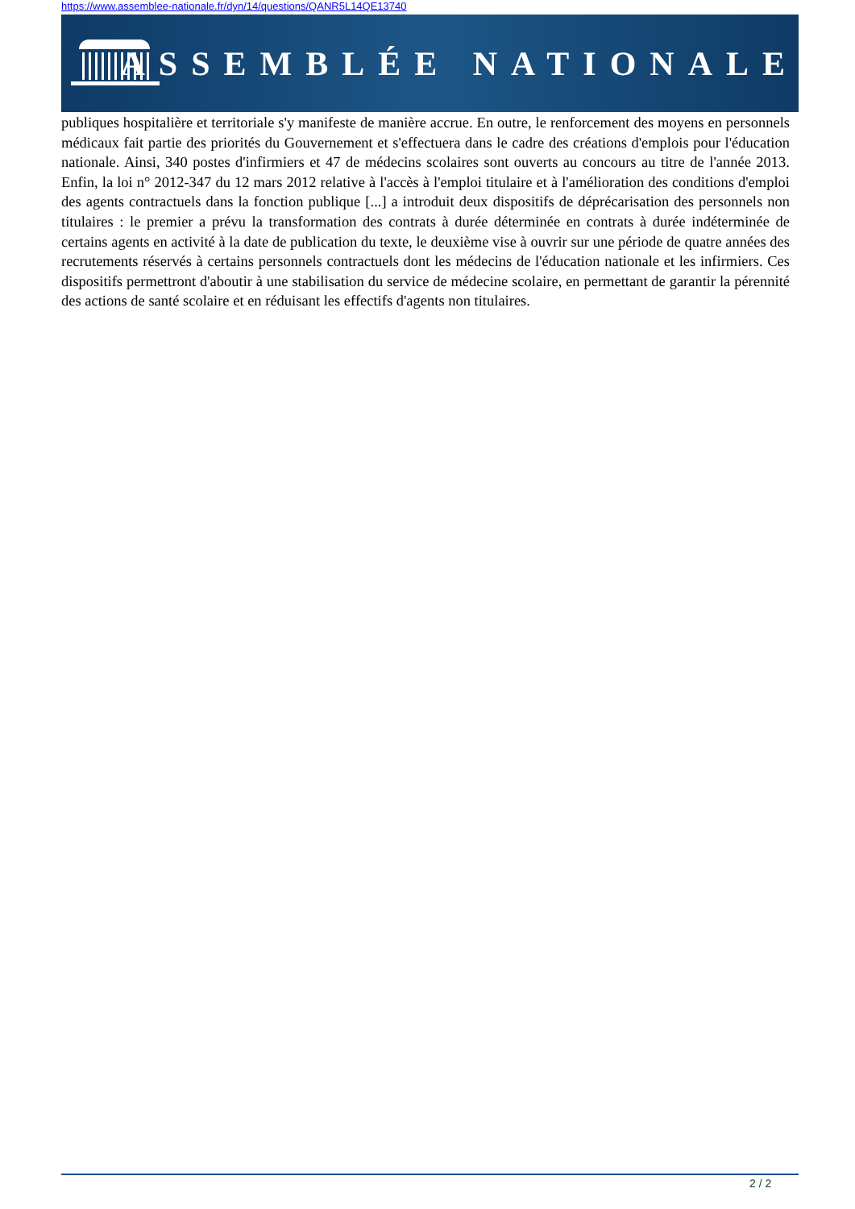https://www.assemblee-nationale.fr/dyn/14/questions/QANR5L14QE13740
ASSEMBLÉE NATIONALE
publiques hospitalière et territoriale s'y manifeste de manière accrue. En outre, le renforcement des moyens en personnels médicaux fait partie des priorités du Gouvernement et s'effectuera dans le cadre des créations d'emplois pour l'éducation nationale. Ainsi, 340 postes d'infirmiers et 47 de médecins scolaires sont ouverts au concours au titre de l'année 2013. Enfin, la loi n° 2012-347 du 12 mars 2012 relative à l'accès à l'emploi titulaire et à l'amélioration des conditions d'emploi des agents contractuels dans la fonction publique [...] a introduit deux dispositifs de déprécarisation des personnels non titulaires : le premier a prévu la transformation des contrats à durée déterminée en contrats à durée indéterminée de certains agents en activité à la date de publication du texte, le deuxième vise à ouvrir sur une période de quatre années des recrutements réservés à certains personnels contractuels dont les médecins de l'éducation nationale et les infirmiers. Ces dispositifs permettront d'aboutir à une stabilisation du service de médecine scolaire, en permettant de garantir la pérennité des actions de santé scolaire et en réduisant les effectifs d'agents non titulaires.
2 / 2